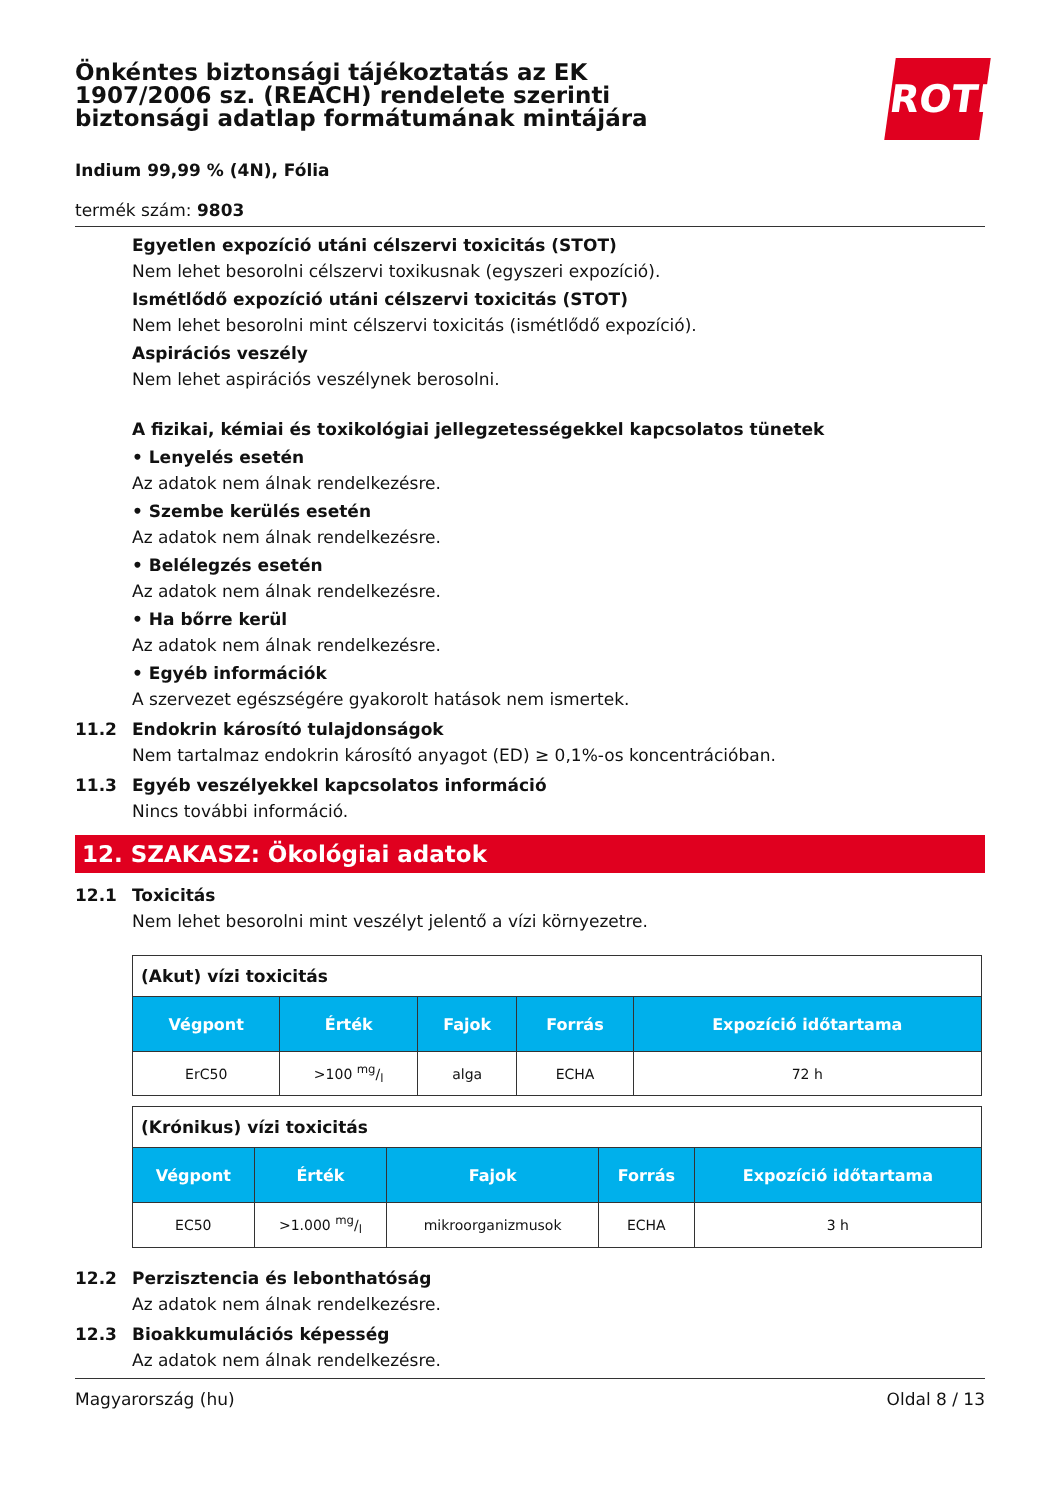Önkéntes biztonsági tájékoztatás az EK 1907/2006 sz. (REACH) rendelete szerinti biztonsági adatlap formátumának mintájára
ROTH
Indium 99,99 % (4N), Fólia
termék szám: 9803
Egyetlen expozíció utáni célszervi toxicitás (STOT)
Nem lehet besorolni célszervi toxikusnak (egyszeri expozíció).
Ismétlődő expozíció utáni célszervi toxicitás (STOT)
Nem lehet besorolni mint célszervi toxicitás (ismétlődő expozíció).
Aspirációs veszély
Nem lehet aspirációs veszélynek berosolni.
A fizikai, kémiai és toxikológiai jellegzetességekkel kapcsolatos tünetek
• Lenyelés esetén
Az adatok nem álnak rendelkezésre.
• Szembe kerülés esetén
Az adatok nem álnak rendelkezésre.
• Belélegzés esetén
Az adatok nem álnak rendelkezésre.
• Ha bőrre kerül
Az adatok nem álnak rendelkezésre.
• Egyéb információk
A szervezet egészségére gyakorolt hatások nem ismertek.
11.2 Endokrin károsító tulajdonságok
Nem tartalmaz endokrin károsító anyagot (ED) ≥ 0,1%-os koncentrációban.
11.3 Egyéb veszélyekkel kapcsolatos információ
Nincs további információ.
12. SZAKASZ: Ökológiai adatok
12.1 Toxicitás
Nem lehet besorolni mint veszélyt jelentő a vízi környezetre.
| (Akut) vízi toxicitás | | | | |
| Végpont | Érték | Fajok | Forrás | Expozíció időtartama |
| ErC50 | >100 mg/l | alga | ECHA | 72 h |
| (Krónikus) vízi toxicitás | | | | |
| Végpont | Érték | Fajok | Forrás | Expozíció időtartama |
| EC50 | >1.000 mg/l | mikroorganizmusok | ECHA | 3 h |
12.2 Perzisztencia és lebonthatóság
Az adatok nem álnak rendelkezésre.
12.3 Bioakkumulációs képesség
Az adatok nem álnak rendelkezésre.
Magyarország (hu) Oldal 8 / 13